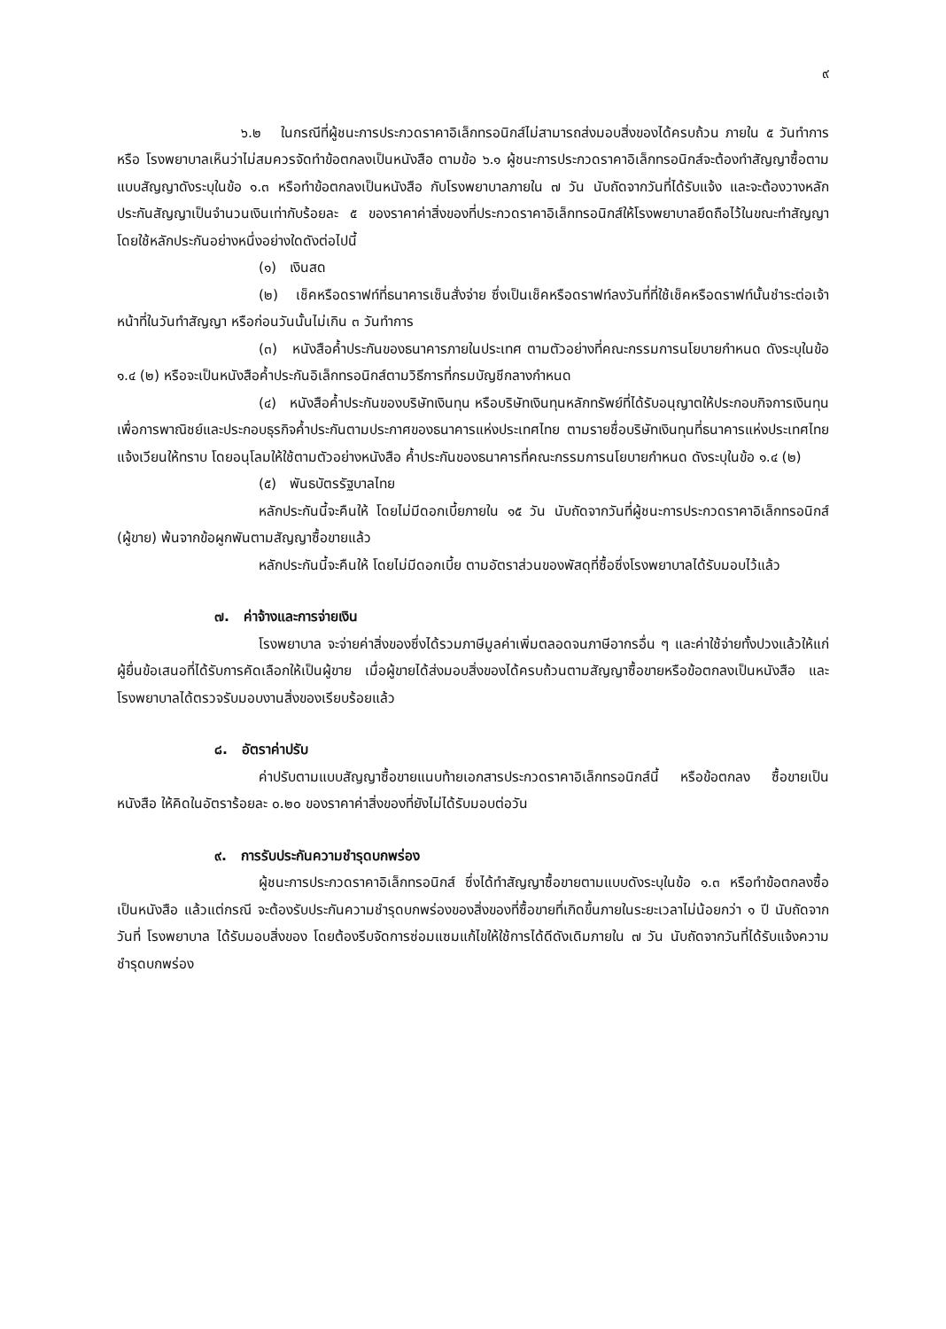๙
๖.๒ ในกรณีที่ผู้ชนะการประกวดราคาอิเล็กทรอนิกส์ไม่สามารถส่งมอบสิ่งของได้ครบถ้วน ภายใน ๕ วันทำการ หรือ โรงพยาบาลเห็นว่าไม่สมควรจัดทำข้อตกลงเป็นหนังสือ ตามข้อ ๖.๑ ผู้ชนะการประกวดราคาอิเล็กทรอนิกส์จะต้องทำสัญญาซื้อตามแบบสัญญาดังระบุในข้อ ๑.๓ หรือทำข้อตกลงเป็นหนังสือ กับโรงพยาบาลภายใน ๗ วัน นับถัดจากวันที่ได้รับแจ้ง และจะต้องวางหลักประกันสัญญาเป็นจำนวนเงินเท่ากับร้อยละ ๕ ของราคาค่าสิ่งของที่ประกวดราคาอิเล็กทรอนิกส์ให้โรงพยาบาลยึดถือไว้ในขณะทำสัญญา โดยใช้หลักประกันอย่างหนึ่งอย่างใดดังต่อไปนี้
(๑) เงินสด
(๒) เช็คหรือดราฟท์ที่ธนาคารเซ็นสั่งจ่าย ซึ่งเป็นเช็คหรือดราฟท์ลงวันที่ที่ใช้เช็คหรือดราฟท์นั้นชำระต่อเจ้าหน้าที่ในวันทำสัญญา หรือก่อนวันนั้นไม่เกิน ๓ วันทำการ
(๓) หนังสือค้ำประกันของธนาคารภายในประเทศ ตามตัวอย่างที่คณะกรรมการนโยบายกำหนด ดังระบุในข้อ ๑.๔ (๒) หรือจะเป็นหนังสือค้ำประกันอิเล็กทรอนิกส์ตามวิธีการที่กรมบัญชีกลางกำหนด
(๔) หนังสือค้ำประกันของบริษัทเงินทุน หรือบริษัทเงินทุนหลักทรัพย์ที่ได้รับอนุญาตให้ประกอบกิจการเงินทุนเพื่อการพาณิชย์และประกอบธุรกิจค้ำประกันตามประกาศของธนาคารแห่งประเทศไทย ตามรายชื่อบริษัทเงินทุนที่ธนาคารแห่งประเทศไทยแจ้งเวียนให้ทราบ โดยอนุโลมให้ใช้ตามตัวอย่างหนังสือ ค้ำประกันของธนาคารที่คณะกรรมการนโยบายกำหนด ดังระบุในข้อ ๑.๔ (๒)
(๕) พันธบัตรรัฐบาลไทย
หลักประกันนี้จะคืนให้ โดยไม่มีดอกเบี้ยภายใน ๑๕ วัน นับถัดจากวันที่ผู้ชนะการประกวดราคาอิเล็กทรอนิกส์ (ผู้ขาย) พ้นจากข้อผูกพันตามสัญญาซื้อขายแล้ว
หลักประกันนี้จะคืนให้ โดยไม่มีดอกเบี้ย ตามอัตราส่วนของพัสดุที่ซื้อซึ่งโรงพยาบาลได้รับมอบไว้แล้ว
๗. ค่าจ้างและการจ่ายเงิน
โรงพยาบาล จะจ่ายค่าสิ่งของซึ่งได้รวมภาษีมูลค่าเพิ่มตลอดจนภาษีอากรอื่น ๆ และค่าใช้จ่ายทั้งปวงแล้วให้แก่ผู้ยื่นข้อเสนอที่ได้รับการคัดเลือกให้เป็นผู้ขาย เมื่อผู้ขายได้ส่งมอบสิ่งของได้ครบถ้วนตามสัญญาซื้อขายหรือข้อตกลงเป็นหนังสือ และโรงพยาบาลได้ตรวจรับมอบงานสิ่งของเรียบร้อยแล้ว
๘. อัตราค่าปรับ
ค่าปรับตามแบบสัญญาซื้อขายแนบท้ายเอกสารประกวดราคาอิเล็กทรอนิกส์นี้ หรือข้อตกลง ซื้อขายเป็นหนังสือ ให้คิดในอัตราร้อยละ ๐.๒๐ ของราคาค่าสิ่งของที่ยังไม่ได้รับมอบต่อวัน
๙. การรับประกันความชำรุดบกพร่อง
ผู้ชนะการประกวดราคาอิเล็กทรอนิกส์ ซึ่งได้ทำสัญญาซื้อขายตามแบบดังระบุในข้อ ๑.๓ หรือทำข้อตกลงซื้อเป็นหนังสือ แล้วแต่กรณี จะต้องรับประกันความชำรุดบกพร่องของสิ่งของที่ซื้อขายที่เกิดขึ้นภายในระยะเวลาไม่น้อยกว่า ๑ ปี นับถัดจากวันที่ โรงพยาบาล ได้รับมอบสิ่งของ โดยต้องรีบจัดการซ่อมแซมแก้ไขให้ใช้การได้ดีดังเดิมภายใน ๗ วัน นับถัดจากวันที่ได้รับแจ้งความชำรุดบกพร่อง